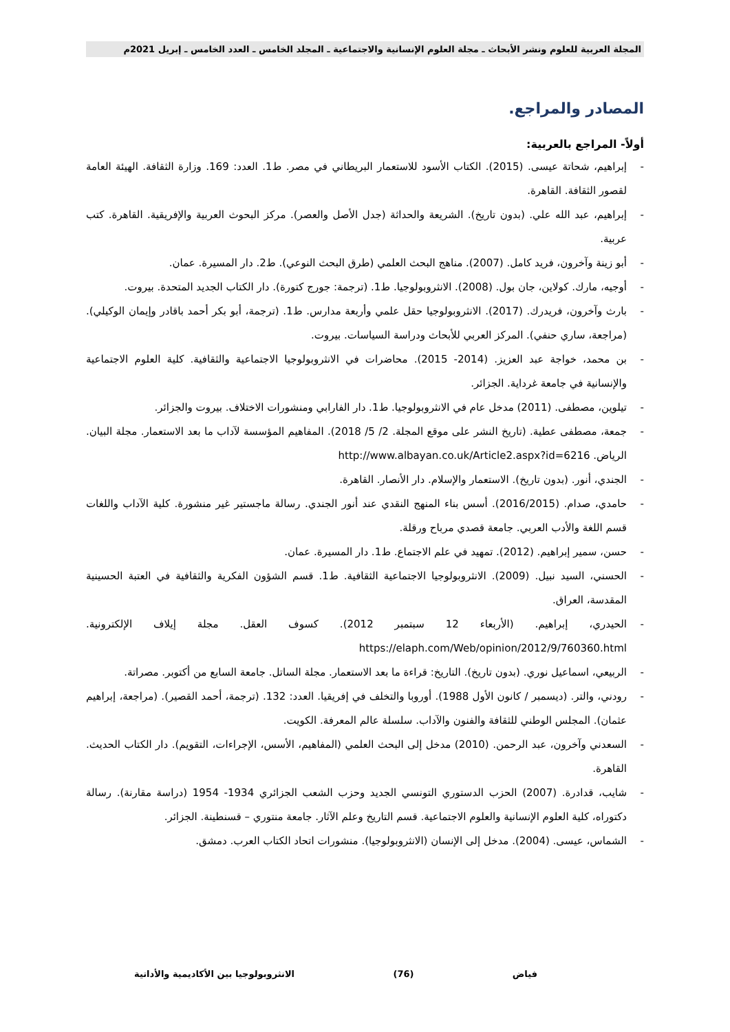المجلة العربية للعلوم ونشر الأبحاث ـ مجلة العلوم الإنسانية والاجتماعية ـ المجلد الخامس ـ العدد الخامس ـ إبريل 2021م
المصادر والمراجع.
أولاً- المراجع بالعربية:
- إبراهيم، شحاتة عيسى. (2015). الكتاب الأسود للاستعمار البريطاني في مصر. ط1. العدد: 169. وزارة الثقافة. الهيئة العامة لقصور الثقافة. القاهرة.
- إبراهيم، عبد الله علي. (بدون تاريخ). الشريعة والحداثة (جدل الأصل والعصر). مركز البحوث العربية والإفريقية. القاهرة. كتب عربية.
- أبو زينة وآخرون، فريد كامل. (2007). مناهج البحث العلمي (طرق البحث النوعي). ط2. دار المسيرة. عمان.
- أوجيه، مارك. كولاين، جان بول. (2008). الانثروبولوجيا. ط1. (ترجمة: جورج كتورة). دار الكتاب الجديد المتحدة. بيروت.
- بارث وآخرون، فريدرك. (2017). الانثروبولوجيا حقل علمي وأربعة مدارس. ط1. (ترجمة، أبو بكر أحمد باقادر وإيمان الوكيلي). (مراجعة، ساري حنفي). المركز العربي للأبحاث ودراسة السياسات. بيروت.
- بن محمد، خواجة عبد العزيز. (2014- 2015). محاضرات في الانثروبولوجيا الاجتماعية والثقافية. كلية العلوم الاجتماعية والإنسانية في جامعة غرداية. الجزائر.
- تيلوين، مصطفى. (2011) مدخل عام في الانثروبولوجيا. ط1. دار الفارابي ومنشورات الاختلاف. بيروت والجزائر.
- جمعة، مصطفى عطية. (تاريخ النشر على موقع المجلة. 2/ 5/ 2018). المفاهيم المؤسسة لآداب ما بعد الاستعمار. مجلة البيان. الرياض. http://www.albayan.co.uk/Article2.aspx?id=6216
- الجندي، أنور. (بدون تاريخ). الاستعمار والإسلام. دار الأنصار. القاهرة.
- حامدي، صدام. (2016/2015). أسس بناء المنهج النقدي عند أنور الجندي. رسالة ماجستير غير منشورة. كلية الآداب واللغات قسم اللغة والأدب العربي. جامعة قصدي مرباح ورقلة.
- حسن، سمير إبراهيم. (2012). تمهيد في علم الاجتماع. ط1. دار المسيرة. عمان.
- الحسني، السيد نبيل. (2009). الانثروبولوجيا الاجتماعية الثقافية. ط1. قسم الشؤون الفكرية والثقافية في العتبة الحسينية المقدسة، العراق.
- الحيدري، إبراهيم. (الأربعاء 12 سبتمبر 2012). كسوف العقل. مجلة إيلاف الإلكترونية. https://elaph.com/Web/opinion/2012/9/760360.html
- الربيعي، اسماعيل نوري. (بدون تاريخ). التاريخ: قراءة ما بعد الاستعمار. مجلة الساتل. جامعة السابع من أكتوبر. مصراتة.
- رودني، والتر. (ديسمبر / كانون الأول 1988). أوروبا والتخلف في إفريقيا. العدد: 132. (ترجمة، أحمد القصير). (مراجعة، إبراهيم عثمان). المجلس الوطني للثقافة والفنون والآداب. سلسلة عالم المعرفة. الكويت.
- السعدني وآخرون، عبد الرحمن. (2010) مدخل إلى البحث العلمي (المفاهيم، الأسس، الإجراءات، التقويم). دار الكتاب الحديث. القاهرة.
- شايب، قدادرة. (2007) الحزب الدستوري التونسي الجديد وحزب الشعب الجزائري 1934- 1954 (دراسة مقارنة). رسالة دكتوراه، كلية العلوم الإنسانية والعلوم الاجتماعية. قسم التاريخ وعلم الآثار. جامعة منتوري – قسنطينة. الجزائر.
- الشماس، عيسى. (2004). مدخل إلى الإنسان (الانثروبولوجيا). منشورات اتحاد الكتاب العرب. دمشق.
فياض (76) الانثروبولوجيا بين الأكاديمية والأداتية